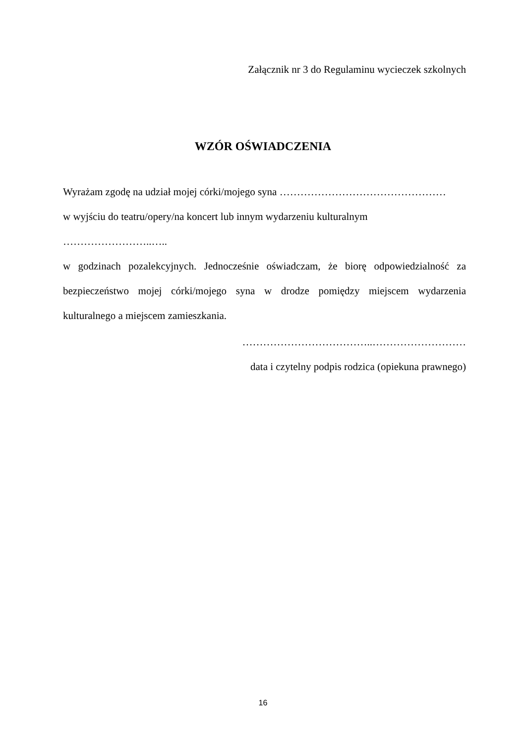Załącznik nr 3 do Regulaminu wycieczek szkolnych
WZÓR OŚWIADCZENIA
Wyrażam zgodę na udział mojej córki/mojego syna …………………………………………
w wyjściu do teatru/opery/na koncert lub innym wydarzeniu kulturalnym ……………………..…..
w godzinach pozalekcyjnych. Jednocześnie oświadczam, że biorę odpowiedzialność za bezpieczeństwo mojej córki/mojego syna w drodze pomiędzy miejscem wydarzenia kulturalnego a miejscem zamieszkania.
………………………………..………………………
data i czytelny podpis rodzica (opiekuna prawnego)
16